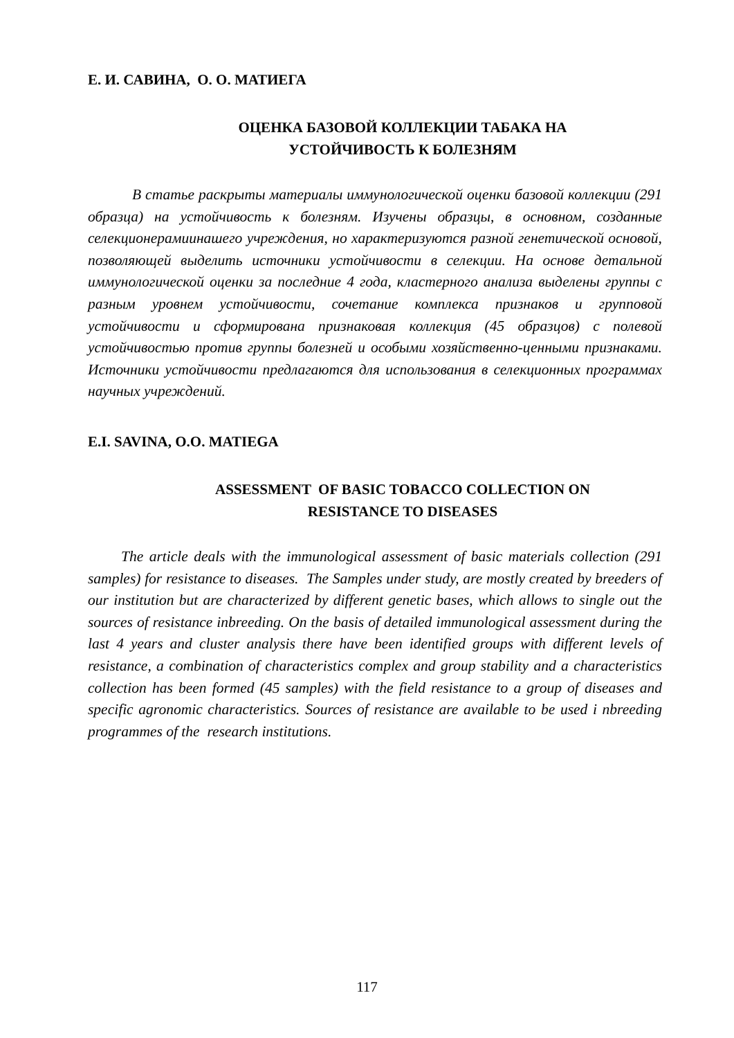Е. И. САВИНА, О. О. МАТИЕГА
ОЦЕНКА БАЗОВОЙ КОЛЛЕКЦИИ ТАБАКА НА
УСТОЙЧИВОСТЬ К БОЛЕЗНЯМ
В статье раскрыты материалы иммунологической оценки базовой коллекции (291 образца) на устойчивость к болезням. Изучены образцы, в основном, созданные селекционерамиинашего учреждения, но характеризуются разной генетической основой, позволяющей выделить источники устойчивости в селекции. На основе детальной иммунологической оценки за последние 4 года, кластерного анализа выделены группы с разным уровнем устойчивости, сочетание комплекса признаков и групповой устойчивости и сформирована признаковая коллекция (45 образцов) с полевой устойчивостью против группы болезней и особыми хозяйственно-ценными признаками. Источники устойчивости предлагаются для использования в селекционных программах научных учреждений.
E.I. SAVINA, O.O. MATIEGA
ASSESSMENT OF BASIC TOBACCO COLLECTION ON
RESISTANCE TO DISEASES
The article deals with the immunological assessment of basic materials collection (291 samples) for resistance to diseases. The Samples under study, are mostly created by breeders of our institution but are characterized by different genetic bases, which allows to single out the sources of resistance inbreeding. On the basis of detailed immunological assessment during the last 4 years and cluster analysis there have been identified groups with different levels of resistance, a combination of characteristics complex and group stability and a characteristics collection has been formed (45 samples) with the field resistance to a group of diseases and specific agronomic characteristics. Sources of resistance are available to be used i nbreeding programmes of the research institutions.
117